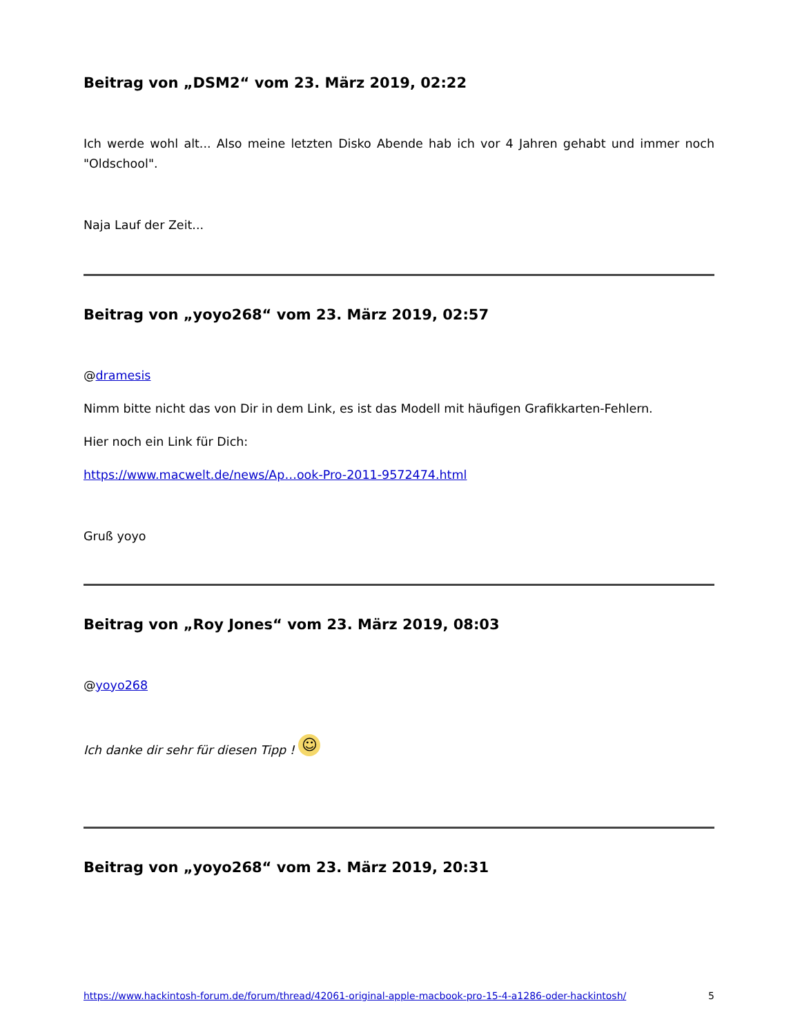Beitrag von „DSM2“ vom 23. März 2019, 02:22
Ich werde wohl alt... Also meine letzten Disko Abende hab ich vor 4 Jahren gehabt und immer noch "Oldschool".
Naja Lauf der Zeit...
Beitrag von „yoyo268“ vom 23. März 2019, 02:57
@dramesis
Nimm bitte nicht das von Dir in dem Link, es ist das Modell mit häufigen Grafikkarten-Fehlern.
Hier noch ein Link für Dich:
https://www.macwelt.de/news/Ap…ook-Pro-2011-9572474.html
Gruß yoyo
Beitrag von „Roy Jones“ vom 23. März 2019, 08:03
@yoyo268
Ich danke dir sehr für diesen Tipp ! ☺
Beitrag von „yoyo268“ vom 23. März 2019, 20:31
https://www.hackintosh-forum.de/forum/thread/42061-original-apple-macbook-pro-15-4-a1286-oder-hackintosh/ 5